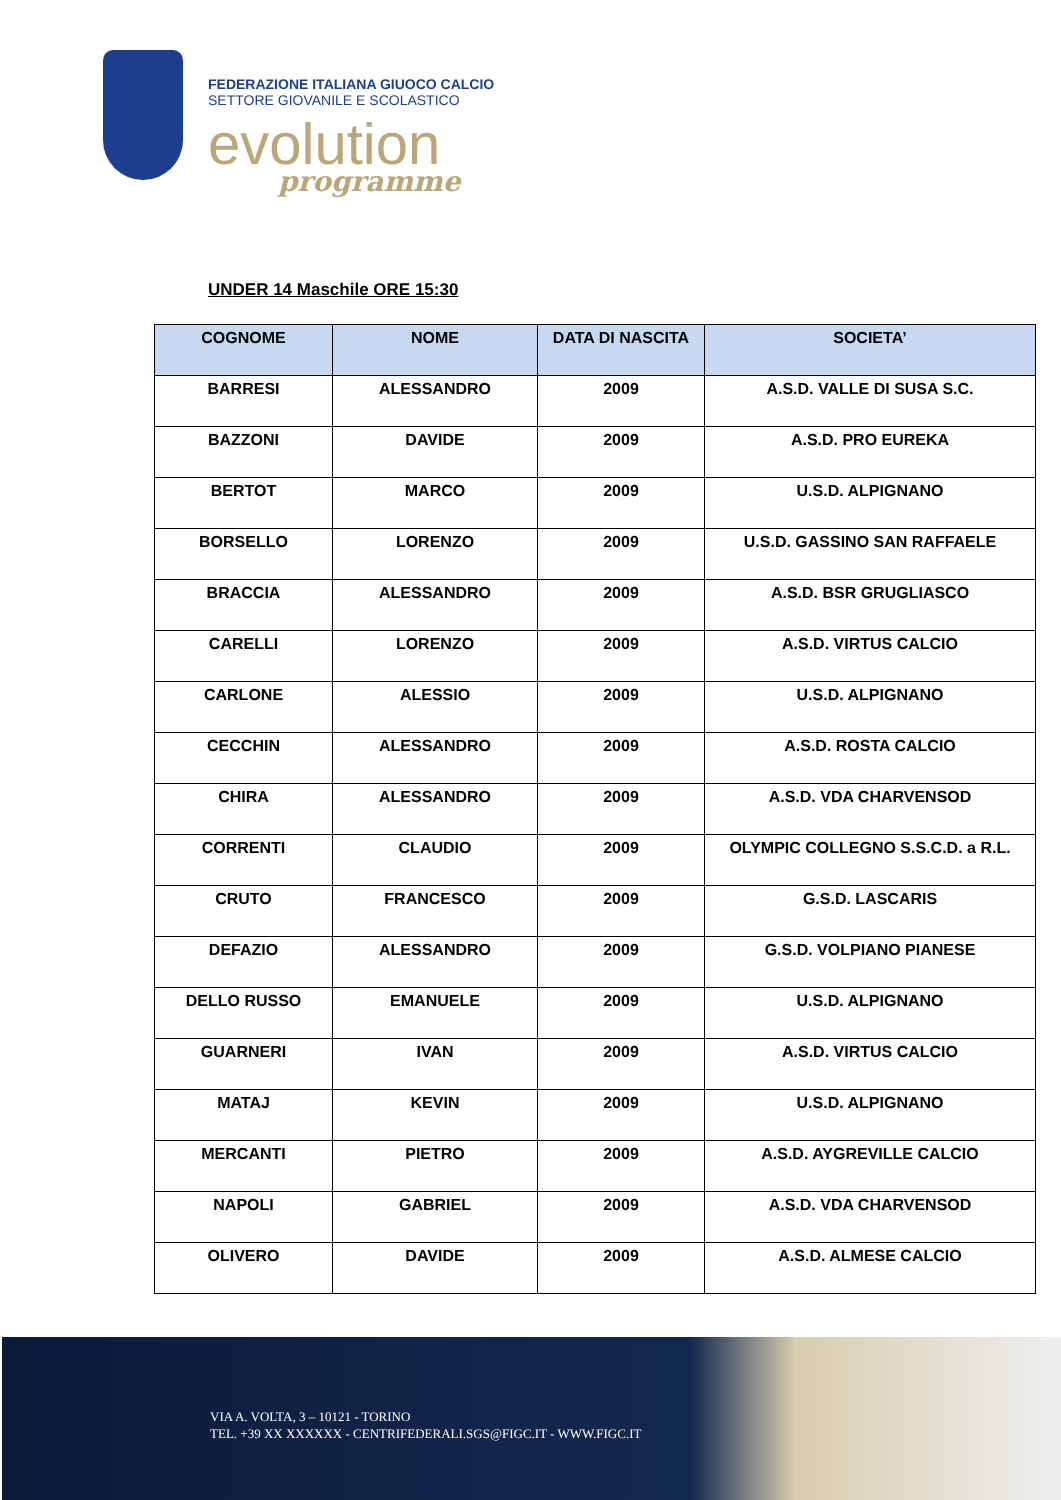FEDERAZIONE ITALIANA GIUOCO CALCIO
SETTORE GIOVANILE E SCOLASTICO
evolution
programme
UNDER 14 Maschile ORE 15:30
| COGNOME | NOME | DATA DI NASCITA | SOCIETA’ |
| --- | --- | --- | --- |
| BARRESI | ALESSANDRO | 2009 | A.S.D. VALLE DI SUSA S.C. |
| BAZZONI | DAVIDE | 2009 | A.S.D. PRO EUREKA |
| BERTOT | MARCO | 2009 | U.S.D. ALPIGNANO |
| BORSELLO | LORENZO | 2009 | U.S.D. GASSINO SAN RAFFAELE |
| BRACCIA | ALESSANDRO | 2009 | A.S.D. BSR GRUGLIASCO |
| CARELLI | LORENZO | 2009 | A.S.D. VIRTUS CALCIO |
| CARLONE | ALESSIO | 2009 | U.S.D. ALPIGNANO |
| CECCHIN | ALESSANDRO | 2009 | A.S.D. ROSTA CALCIO |
| CHIRA | ALESSANDRO | 2009 | A.S.D. VDA CHARVENSOD |
| CORRENTI | CLAUDIO | 2009 | OLYMPIC COLLEGNO S.S.C.D. a R.L. |
| CRUTO | FRANCESCO | 2009 | G.S.D. LASCARIS |
| DEFAZIO | ALESSANDRO | 2009 | G.S.D. VOLPIANO PIANESE |
| DELLO RUSSO | EMANUELE | 2009 | U.S.D. ALPIGNANO |
| GUARNERI | IVAN | 2009 | A.S.D. VIRTUS CALCIO |
| MATAJ | KEVIN | 2009 | U.S.D. ALPIGNANO |
| MERCANTI | PIETRO | 2009 | A.S.D. AYGREVILLE CALCIO |
| NAPOLI | GABRIEL | 2009 | A.S.D. VDA CHARVENSOD |
| OLIVERO | DAVIDE | 2009 | A.S.D. ALMESE CALCIO |
VIA A. VOLTA, 3 – 10121 - TORINO
TEL. +39 XX XXXXXX - CENTRIFEDERALI.SGS@FIGC.IT - WWW.FIGC.IT